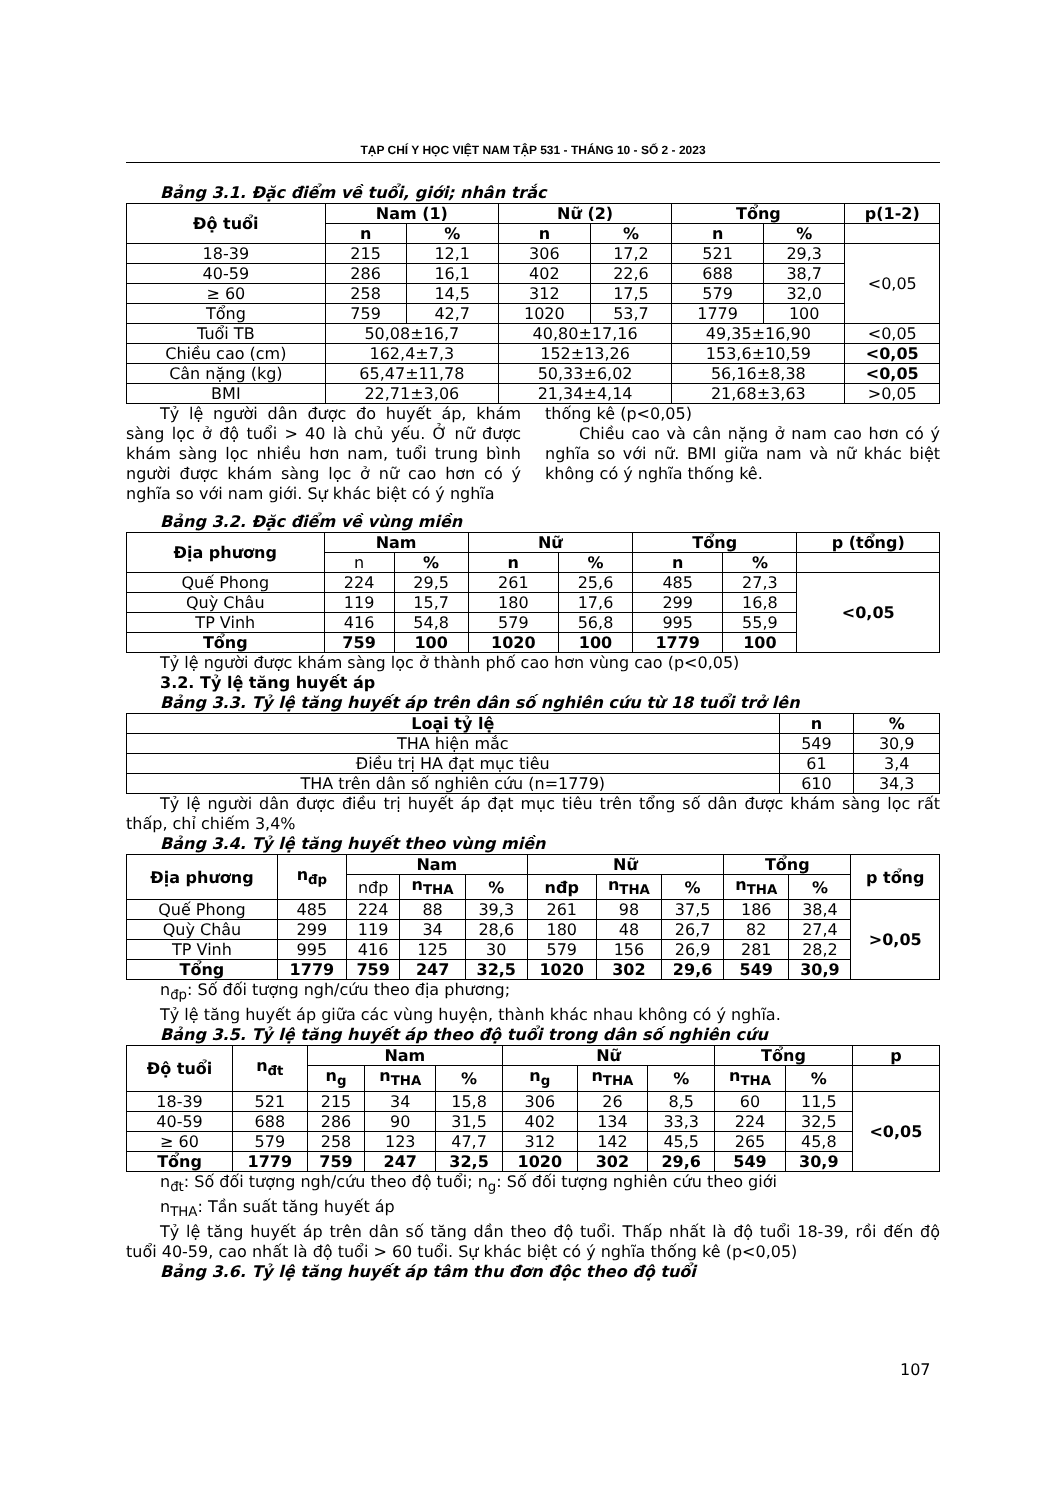TẠP CHÍ Y HỌC VIỆT NAM TẬP 531 - THÁNG 10 - SỐ 2 - 2023
Bảng 3.1. Đặc điểm về tuổi, giới; nhân trắc
| Độ tuổi | Nam (1) | | Nữ (2) | | Tổng | | p(1-2) |
| --- | --- | --- | --- | --- | --- | --- | --- |
| | n | % | n | % | n | % | |
| 18-39 | 215 | 12,1 | 306 | 17,2 | 521 | 29,3 | <0,05 |
| 40-59 | 286 | 16,1 | 402 | 22,6 | 688 | 38,7 | |
| ≥ 60 | 258 | 14,5 | 312 | 17,5 | 579 | 32,0 | |
| Tổng | 759 | 42,7 | 1020 | 53,7 | 1779 | 100 | |
| Tuổi TB | 50,08±16,7 | | 40,80±17,16 | | 49,35±16,90 | | <0,05 |
| Chiều cao (cm) | 162,4±7,3 | | 152±13,26 | | 153,6±10,59 | | <0,05 |
| Cân nặng (kg) | 65,47±11,78 | | 50,33±6,02 | | 56,16±8,38 | | <0,05 |
| BMI | 22,71±3,06 | | 21,34±4,14 | | 21,68±3,63 | | >0,05 |
Tỷ lệ người dân được đo huyết áp, khám sàng lọc ở độ tuổi > 40 là chủ yếu. Ở nữ được khám sàng lọc nhiều hơn nam, tuổi trung bình người được khám sàng lọc ở nữ cao hơn có ý nghĩa so với nam giới. Sự khác biệt có ý nghĩa
thống kê (p<0,05)
Chiều cao và cân nặng ở nam cao hơn có ý nghĩa so với nữ. BMI giữa nam và nữ khác biệt không có ý nghĩa thống kê.
Bảng 3.2. Đặc điểm về vùng miền
| Địa phương | Nam | | Nữ | | Tổng | | p (tổng) |
| --- | --- | --- | --- | --- | --- | --- | --- |
| | n | % | n | % | n | % | |
| Quế Phong | 224 | 29,5 | 261 | 25,6 | 485 | 27,3 | <0,05 |
| Quỳ Châu | 119 | 15,7 | 180 | 17,6 | 299 | 16,8 | |
| TP Vinh | 416 | 54,8 | 579 | 56,8 | 995 | 55,9 | |
| Tổng | 759 | 100 | 1020 | 100 | 1779 | 100 | |
Tỷ lệ người được khám sàng lọc ở thành phố cao hơn vùng cao (p<0,05)
3.2. Tỷ lệ tăng huyết áp
Bảng 3.3. Tỷ lệ tăng huyết áp trên dân số nghiên cứu từ 18 tuổi trở lên
| Loại tỷ lệ | n | % |
| --- | --- | --- |
| THA hiện mắc | 549 | 30,9 |
| Điều trị HA đạt mục tiêu | 61 | 3,4 |
| THA trên dân số nghiên cứu (n=1779) | 610 | 34,3 |
Tỷ lệ người dân được điều trị huyết áp đạt mục tiêu trên tổng số dân được khám sàng lọc rất thấp, chỉ chiếm 3,4%
Bảng 3.4. Tỷ lệ tăng huyết theo vùng miền
| Địa phương | n<sub>đp</sub> | Nam | | | Nữ | | | Tổng | | p tổng |
| --- | --- | --- | --- | --- | --- | --- | --- | --- | --- | --- |
| | | nđp | n<sub>THA</sub> | % | nđp | n<sub>THA</sub> | % | n<sub>THA</sub> | % | |
| Quế Phong | 485 | 224 | 88 | 39,3 | 261 | 98 | 37,5 | 186 | 38,4 | >0,05 |
| Quỳ Châu | 299 | 119 | 34 | 28,6 | 180 | 48 | 26,7 | 82 | 27,4 | |
| TP Vinh | 995 | 416 | 125 | 30 | 579 | 156 | 26,9 | 281 | 28,2 | |
| Tổng | 1779 | 759 | 247 | 32,5 | 1020 | 302 | 29,6 | 549 | 30,9 | |
n<sub>đp</sub>: Số đối tượng ngh/cứu theo địa phương;
Tỷ lệ tăng huyết áp giữa các vùng huyện, thành khác nhau không có ý nghĩa.
Bảng 3.5. Tỷ lệ tăng huyết áp theo độ tuổi trong dân số nghiên cứu
| Độ tuổi | n<sub>đt</sub> | Nam | | | Nữ | | | Tổng | | p |
| --- | --- | --- | --- | --- | --- | --- | --- | --- | --- | --- |
| | | n<sub>g</sub> | n<sub>THA</sub> | % | n<sub>g</sub> | n<sub>THA</sub> | % | n<sub>THA</sub> | % | |
| 18-39 | 521 | 215 | 34 | 15,8 | 306 | 26 | 8,5 | 60 | 11,5 | <0,05 |
| 40-59 | 688 | 286 | 90 | 31,5 | 402 | 134 | 33,3 | 224 | 32,5 | |
| ≥ 60 | 579 | 258 | 123 | 47,7 | 312 | 142 | 45,5 | 265 | 45,8 | |
| Tổng | 1779 | 759 | 247 | 32,5 | 1020 | 302 | 29,6 | 549 | 30,9 | |
n<sub>đt</sub>: Số đối tượng ngh/cứu theo độ tuổi; n<sub>g</sub>: Số đối tượng nghiên cứu theo giới
n<sub>THA</sub>: Tần suất tăng huyết áp
Tỷ lệ tăng huyết áp trên dân số tăng dần theo độ tuổi. Thấp nhất là độ tuổi 18-39, rồi đến độ tuổi 40-59, cao nhất là độ tuổi > 60 tuổi. Sự khác biệt có ý nghĩa thống kê (p<0,05)
Bảng 3.6. Tỷ lệ tăng huyết áp tâm thu đơn độc theo độ tuổi
107